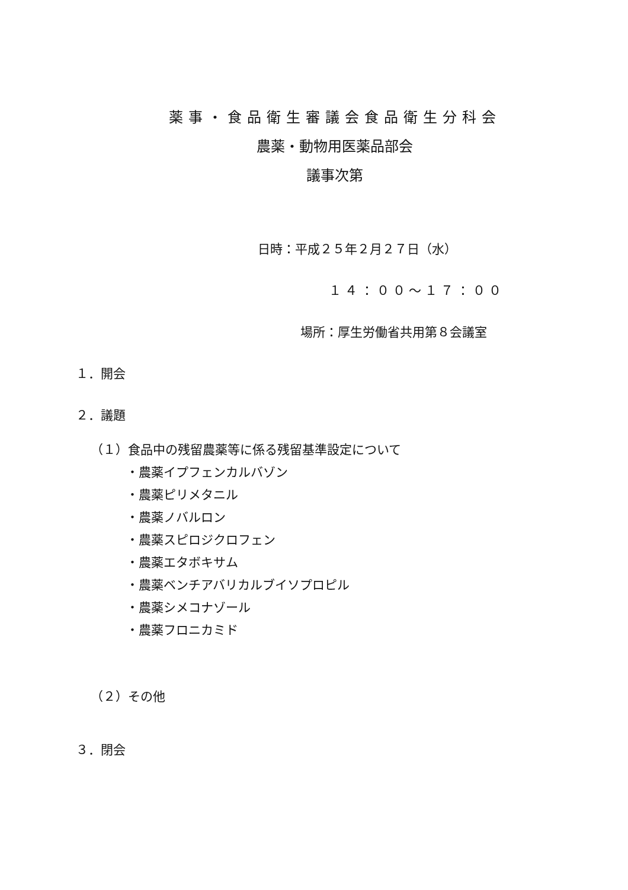薬事・食品衛生審議会食品衛生分科会
農薬・動物用医薬品部会
議事次第
日時：平成２５年２月２７日（水）
１４：００～１７：００
場所：厚生労働省共用第８会議室
１．開会
２．議題
（１）食品中の残留農薬等に係る残留基準設定について
・農薬イプフェンカルバゾン
・農薬ピリメタニル
・農薬ノバルロン
・農薬スピロジクロフェン
・農薬エタボキサム
・農薬ベンチアバリカルブイソプロピル
・農薬シメコナゾール
・農薬フロニカミド
（２）その他
３．閉会